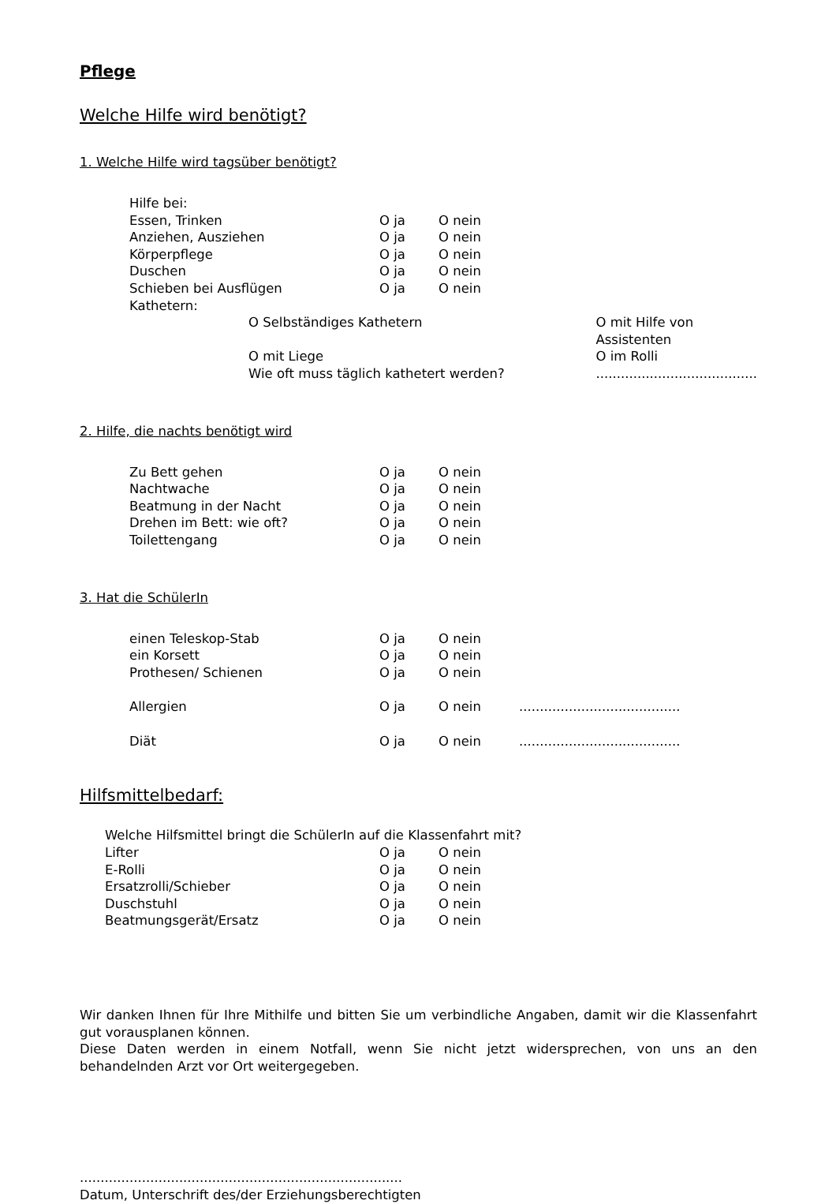Pflege
Welche Hilfe wird benötigt?
1. Welche Hilfe wird tagsüber benötigt?
| Hilfe bei: | | | |
| Essen, Trinken | O ja | O nein | |
| Anziehen, Ausziehen | O ja | O nein | |
| Körperpflege | O ja | O nein | |
| Duschen | O ja | O nein | |
| Schieben bei Ausflügen | O ja | O nein | |
| Kathetern: | | | |
| O Selbständiges Kathetern | O mit Hilfe von Assistenten |
| O mit Liege | O im Rolli |
| Wie oft muss täglich kathetert werden? | ....................................... |
2. Hilfe, die nachts benötigt wird
| Zu Bett gehen | O ja | O nein |
| Nachtwache | O ja | O nein |
| Beatmung in der Nacht | O ja | O nein |
| Drehen im Bett: wie oft? | O ja | O nein |
| Toilettengang | O ja | O nein |
3. Hat die SchülerIn
| einen Teleskop-Stab | O ja | O nein | |
| ein Korsett | O ja | O nein | |
| Prothesen/ Schienen | O ja | O nein | |
| Allergien | O ja | O nein | ....................................... |
| Diät | O ja | O nein | ....................................... |
Hilfsmittelbedarf:
Welche Hilfsmittel bringt die SchülerIn auf die Klassenfahrt mit?
| Lifter | O ja | O nein |
| E-Rolli | O ja | O nein |
| Ersatzrolli/Schieber | O ja | O nein |
| Duschstuhl | O ja | O nein |
| Beatmungsgerät/Ersatz | O ja | O nein |
Wir danken Ihnen für Ihre Mithilfe und bitten Sie um verbindliche Angaben, damit wir die Klassenfahrt gut vorausplanen können.
Diese Daten werden in einem Notfall, wenn Sie nicht jetzt widersprechen, von uns an den behandelnden Arzt vor Ort weitergegeben.
..............................................................................
Datum, Unterschrift des/der Erziehungsberechtigten